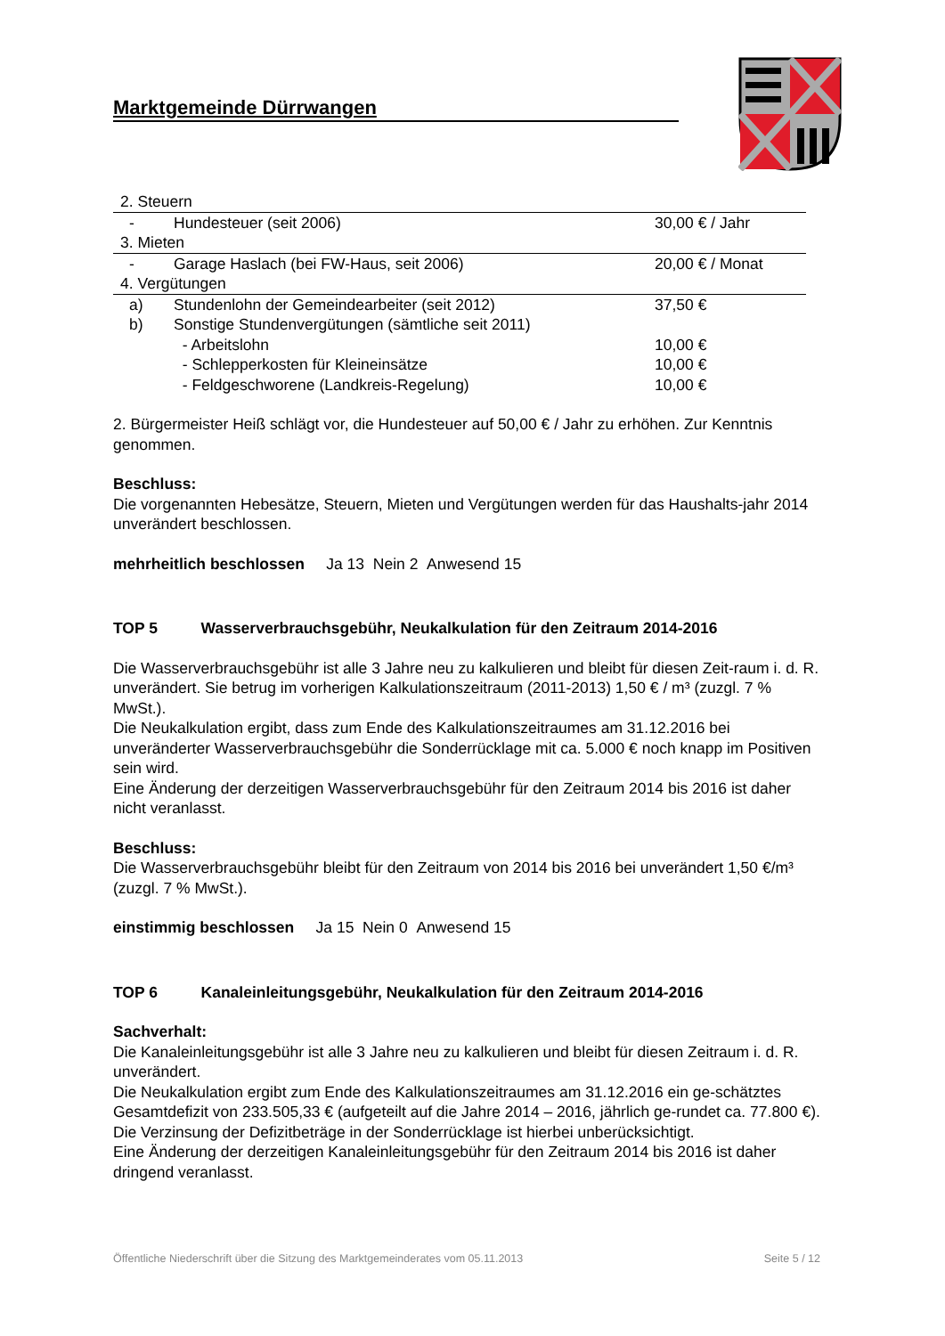Marktgemeinde Dürrwangen
| 2. Steuern | | |
| - | Hundesteuer (seit 2006) | 30,00 € / Jahr |
| 3. Mieten | | |
| - | Garage Haslach (bei FW-Haus, seit 2006) | 20,00 € / Monat |
| 4. Vergütungen | | |
| a) | Stundenlohn der Gemeindearbeiter (seit 2012) | 37,50 € |
| b) | Sonstige Stundenvergütungen (sämtliche seit 2011) | |
| | - Arbeitslohn | 10,00 € |
| | - Schlepperkosten für Kleineinsätze | 10,00 € |
| | - Feldgeschworene (Landkreis-Regelung) | 10,00 € |
2. Bürgermeister Heiß schlägt vor, die Hundesteuer auf 50,00 € / Jahr zu erhöhen. Zur Kenntnis genommen.
Beschluss:
Die vorgenannten Hebesätze, Steuern, Mieten und Vergütungen werden für das Haushalts-jahr 2014 unverändert beschlossen.
mehrheitlich beschlossen Ja 13 Nein 2 Anwesend 15
TOP 5 Wasserverbrauchsgebühr, Neukalkulation für den Zeitraum 2014-2016
Die Wasserverbrauchsgebühr ist alle 3 Jahre neu zu kalkulieren und bleibt für diesen Zeit-raum i. d. R. unverändert. Sie betrug im vorherigen Kalkulationszeitraum (2011-2013) 1,50 € / m³ (zuzgl. 7 % MwSt.).
Die Neukalkulation ergibt, dass zum Ende des Kalkulationszeitraumes am 31.12.2016 bei unveränderter Wasserverbrauchsgebühr die Sonderrücklage mit ca. 5.000 € noch knapp im Positiven sein wird.
Eine Änderung der derzeitigen Wasserverbrauchsgebühr für den Zeitraum 2014 bis 2016 ist daher nicht veranlasst.
Beschluss:
Die Wasserverbrauchsgebühr bleibt für den Zeitraum von 2014 bis 2016 bei unverändert 1,50 €/m³ (zuzgl. 7 % MwSt.).
einstimmig beschlossen Ja 15 Nein 0 Anwesend 15
TOP 6 Kanaleinleitungsgebühr, Neukalkulation für den Zeitraum 2014-2016
Sachverhalt:
Die Kanaleinleitungsgebühr ist alle 3 Jahre neu zu kalkulieren und bleibt für diesen Zeitraum i. d. R. unverändert.
Die Neukalkulation ergibt zum Ende des Kalkulationszeitraumes am 31.12.2016 ein ge-schätztes Gesamtdefizit von 233.505,33 € (aufgeteilt auf die Jahre 2014 – 2016, jährlich ge-rundet ca. 77.800 €). Die Verzinsung der Defizitbeträge in der Sonderrücklage ist hierbei unberücksichtigt.
Eine Änderung der derzeitigen Kanaleinleitungsgebühr für den Zeitraum 2014 bis 2016 ist daher dringend veranlasst.
Öffentliche Niederschrift über die Sitzung des Marktgemeinderates vom 05.11.2013 Seite 5 / 12